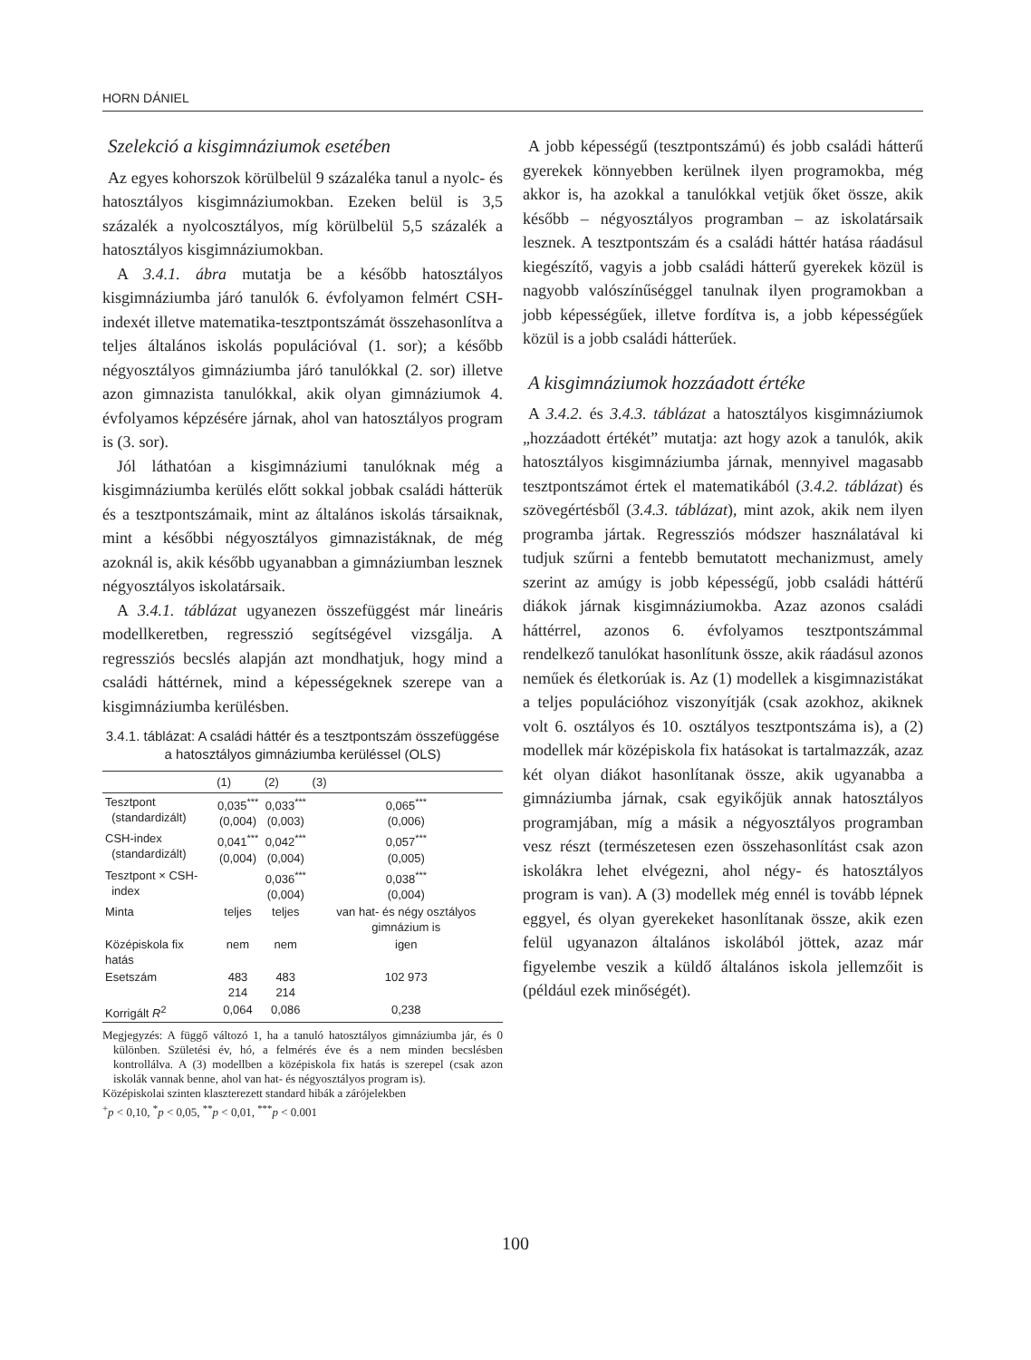HORN DÁNIEL
Szelekció a kisgimnáziumok esetében
Az egyes kohorszok körülbelül 9 százaléka tanul a nyolc- és hatosztályos kisgimnáziumokban. Ezeken belül is 3,5 százalék a nyolcosztályos, míg körülbelül 5,5 százalék a hatosztályos kisgimnáziumokban.
A 3.4.1. ábra mutatja be a később hatosztályos kisgimnáziumba járó tanulók 6. évfolyamon felmért CSH-indexét illetve matematika-tesztpontszámát összehasonlítva a teljes általános iskolás populációval (1. sor); a később négyosztályos gimnáziumba járó tanulókkal (2. sor) illetve azon gimnazista tanulókkal, akik olyan gimnáziumok 4. évfolyamos képzésére járnak, ahol van hatosztályos program is (3. sor).
Jól láthatóan a kisgimnáziumi tanulóknak még a kisgimnáziumba kerülés előtt sokkal jobbak családi hátterük és a tesztpontszámaik, mint az általános iskolás társaiknak, mint a későbbi négyosztályos gimnazistáknak, de még azoknál is, akik később ugyanabban a gimnáziumban lesznek négyosztályos iskolatársaik.
A 3.4.1. táblázat ugyanezen összefüggést már lineáris modellkeretben, regresszió segítségével vizsgálja. A regressziós becslés alapján azt mondhatjuk, hogy mind a családi háttérnek, mind a képességeknek szerepe van a kisgimnáziumba kerülésben.
3.4.1. táblázat: A családi háttér és a tesztpontszám összefüggése a hatosztályos gimnáziumba kerüléssel (OLS)
| | (1) | (2) | (3) |
| --- | --- | --- | --- |
| Tesztpont (standardizált) | 0,035<sup>***</sup> (0,004) | 0,033<sup>***</sup> (0,003) | 0,065<sup>***</sup> (0,006) |
| CSH-index (standardizált) | 0,041<sup>***</sup> (0,004) | 0,042<sup>***</sup> (0,004) | 0,057<sup>***</sup> (0,005) |
| Tesztpont × CSH- index | | 0,036<sup>***</sup> (0,004) | 0,038<sup>***</sup> (0,004) |
| Minta | teljes | teljes | van hat- és négy osztályos gimnázium is |
| Középiskola fix hatás | nem | nem | igen |
| Esetszám | 483 214 | 483 214 | 102 973 |
| Korrigált R<sup>2</sup> | 0,064 | 0,086 | 0,238 |
Megjegyzés: A függő változó 1, ha a tanuló hatosztályos gimnáziumba jár, és 0 különben. Születési év, hó, a felmérés éve és a nem minden becslésben kontrollálva. A (3) modellben a középiskola fix hatás is szerepel (csak azon iskolák vannak benne, ahol van hat- és négyosztályos program is).
Középiskolai szinten klaszterezett standard hibák a zárójelekben
<sup>+</sup>p < 0,10, <sup>*</sup>p < 0,05, <sup>**</sup>p < 0,01, <sup>***</sup>p < 0.001
A jobb képességű (tesztpontszámú) és jobb családi hátterű gyerekek könnyebben kerülnek ilyen programokba, még akkor is, ha azokkal a tanulókkal vetjük őket össze, akik később – négyosztályos programban – az iskolatársaik lesznek. A tesztpontszám és a családi háttér hatása ráadásul kiegészítő, vagyis a jobb családi hátterű gyerekek közül is nagyobb valószínűséggel tanulnak ilyen programokban a jobb képességűek, illetve fordítva is, a jobb képességűek közül is a jobb családi hátterűek.
A kisgimnáziumok hozzáadott értéke
A 3.4.2. és 3.4.3. táblázat a hatosztályos kisgimnáziumok „hozzáadott értékét” mutatja: azt hogy azok a tanulók, akik hatosztályos kisgimnáziumba járnak, mennyivel magasabb tesztpontszámot értek el matematikából (3.4.2. táblázat) és szövegértésből (3.4.3. táblázat), mint azok, akik nem ilyen programba jártak. Regressziós módszer használatával ki tudjuk szűrni a fentebb bemutatott mechanizmust, amely szerint az amúgy is jobb képességű, jobb családi háttérű diákok járnak kisgimnáziumokba. Azaz azonos családi háttérrel, azonos 6. évfolyamos tesztpontszámmal rendelkező tanulókat hasonlítunk össze, akik ráadásul azonos neműek és életkorúak is. Az (1) modellek a kisgimnazistákat a teljes populációhoz viszonyítják (csak azokhoz, akiknek volt 6. osztályos és 10. osztályos tesztpontszáma is), a (2) modellek már középiskola fix hatásokat is tartalmazzák, azaz két olyan diákot hasonlítanak össze, akik ugyanabba a gimnáziumba járnak, csak egyikőjük annak hatosztályos programjában, míg a másik a négyosztályos programban vesz részt (természetesen ezen összehasonlítást csak azon iskolákra lehet elvégezni, ahol négy- és hatosztályos program is van). A (3) modellek még ennél is tovább lépnek eggyel, és olyan gyerekeket hasonlítanak össze, akik ezen felül ugyanazon általános iskolából jöttek, azaz már figyelembe veszik a küldő általános iskola jellemzőit is (például ezek minőségét).
100